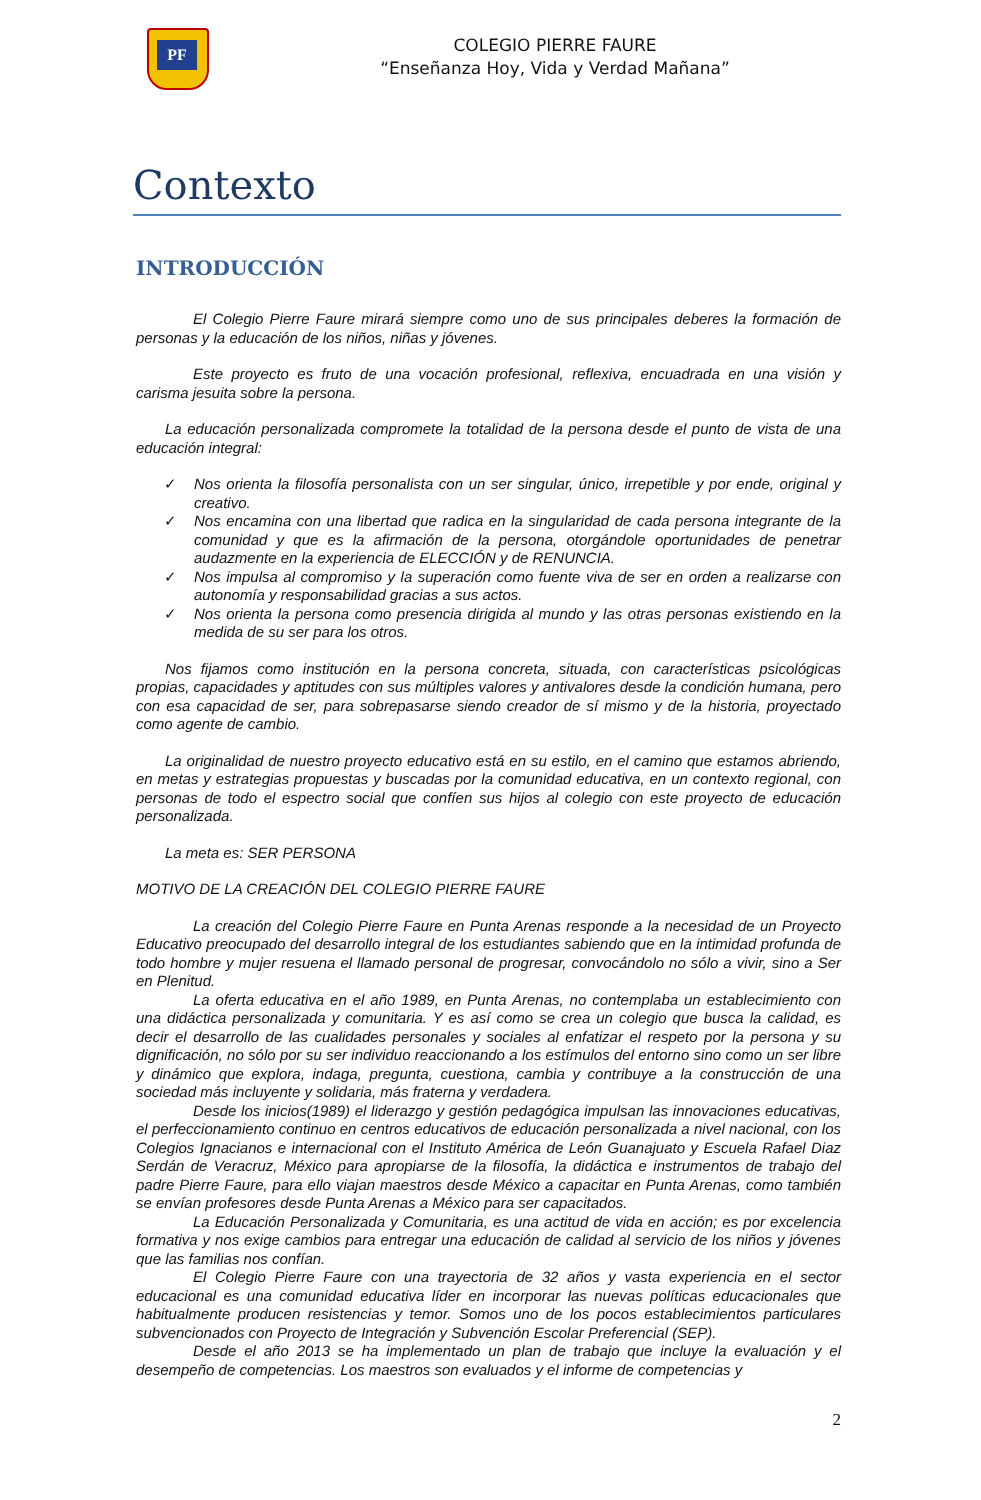PF
COLEGIO PIERRE FAURE
“Enseñanza Hoy, Vida y Verdad Mañana”
Contexto
INTRODUCCIÓN
El Colegio Pierre Faure mirará siempre como uno de sus principales deberes la formación de personas y la educación de los niños, niñas y jóvenes.
Este proyecto es fruto de una vocación profesional, reflexiva, encuadrada en una visión y carisma jesuita sobre la persona.
La educación personalizada compromete la totalidad de la persona desde el punto de vista de una educación integral:
✓ Nos orienta la filosofía personalista con un ser singular, único, irrepetible y por ende, original y creativo.
✓ Nos encamina con una libertad que radica en la singularidad de cada persona integrante de la comunidad y que es la afirmación de la persona, otorgándole oportunidades de penetrar audazmente en la experiencia de ELECCIÓN y de RENUNCIA.
✓ Nos impulsa al compromiso y la superación como fuente viva de ser en orden a realizarse con autonomía y responsabilidad gracias a sus actos.
✓ Nos orienta la persona como presencia dirigida al mundo y las otras personas existiendo en la medida de su ser para los otros.
Nos fijamos como institución en la persona concreta, situada, con características psicológicas propias, capacidades y aptitudes con sus múltiples valores y antivalores desde la condición humana, pero con esa capacidad de ser, para sobrepasarse siendo creador de sí mismo y de la historia, proyectado como agente de cambio.
La originalidad de nuestro proyecto educativo está en su estilo, en el camino que estamos abriendo, en metas y estrategias propuestas y buscadas por la comunidad educativa, en un contexto regional, con personas de todo el espectro social que confíen sus hijos al colegio con este proyecto de educación personalizada.
La meta es: SER PERSONA
MOTIVO DE LA CREACIÓN DEL COLEGIO PIERRE FAURE
La creación del Colegio Pierre Faure en Punta Arenas responde a la necesidad de un Proyecto Educativo preocupado del desarrollo integral de los estudiantes sabiendo que en la intimidad profunda de todo hombre y mujer resuena el llamado personal de progresar, convocándolo no sólo a vivir, sino a Ser en Plenitud.
La oferta educativa en el año 1989, en Punta Arenas, no contemplaba un establecimiento con una didáctica personalizada y comunitaria. Y es así como se crea un colegio que busca la calidad, es decir el desarrollo de las cualidades personales y sociales al enfatizar el respeto por la persona y su dignificación, no sólo por su ser individuo reaccionando a los estímulos del entorno sino como un ser libre y dinámico que explora, indaga, pregunta, cuestiona, cambia y contribuye a la construcción de una sociedad más incluyente y solidaria, más fraterna y verdadera.
Desde los inicios(1989) el liderazgo y gestión pedagógica impulsan las innovaciones educativas, el perfeccionamiento continuo en centros educativos de educación personalizada a nivel nacional, con los Colegios Ignacianos e internacional con el Instituto América de León Guanajuato y Escuela Rafael Diaz Serdán de Veracruz, México para apropiarse de la filosofía, la didáctica e instrumentos de trabajo del padre Pierre Faure, para ello viajan maestros desde México a capacitar en Punta Arenas, como también se envían profesores desde Punta Arenas a México para ser capacitados.
La Educación Personalizada y Comunitaria, es una actitud de vida en acción; es por excelencia formativa y nos exige cambios para entregar una educación de calidad al servicio de los niños y jóvenes que las familias nos confían.
El Colegio Pierre Faure con una trayectoria de 32 años y vasta experiencia en el sector educacional es una comunidad educativa líder en incorporar las nuevas políticas educacionales que habitualmente producen resistencias y temor. Somos uno de los pocos establecimientos particulares subvencionados con Proyecto de Integración y Subvención Escolar Preferencial (SEP).
Desde el año 2013 se ha implementado un plan de trabajo que incluye la evaluación y el desempeño de competencias. Los maestros son evaluados y el informe de competencias y
2